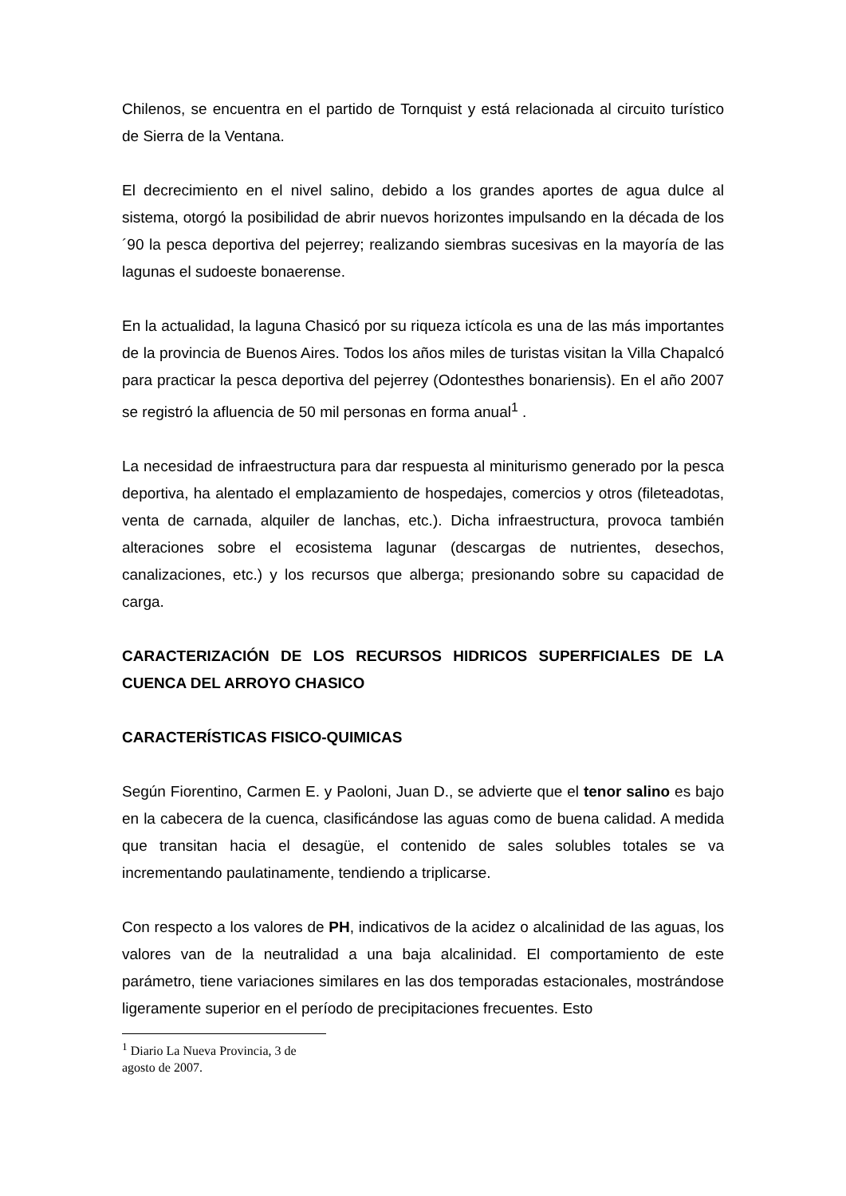Chilenos, se encuentra en el partido de Tornquist y está relacionada al circuito turístico de Sierra de la Ventana.
El decrecimiento en el nivel salino, debido a los grandes aportes de agua dulce al sistema, otorgó la posibilidad de abrir nuevos horizontes impulsando en la década de los ´90 la pesca deportiva del pejerrey; realizando siembras sucesivas en la mayoría de las lagunas el sudoeste bonaerense.
En la actualidad, la laguna Chasicó por su riqueza ictícola es una de las más importantes de la provincia de Buenos Aires. Todos los años miles de turistas visitan la Villa Chapalcó para practicar la pesca deportiva del pejerrey (Odontesthes bonariensis). En el año 2007 se registró la afluencia de 50 mil personas en forma anual<sup>1</sup> .
La necesidad de infraestructura para dar respuesta al miniturismo generado por la pesca deportiva, ha alentado el emplazamiento de hospedajes, comercios y otros (fileteadotas, venta de carnada, alquiler de lanchas, etc.). Dicha infraestructura, provoca también alteraciones sobre el ecosistema lagunar (descargas de nutrientes, desechos, canalizaciones, etc.) y los recursos que alberga; presionando sobre su capacidad de carga.
CARACTERIZACIÓN DE LOS RECURSOS HIDRICOS SUPERFICIALES DE LA CUENCA DEL ARROYO CHASICO
CARACTERÍSTICAS FISICO-QUIMICAS
Según Fiorentino, Carmen E. y Paoloni, Juan D., se advierte que el tenor salino es bajo en la cabecera de la cuenca, clasificándose las aguas como de buena calidad. A medida que transitan hacia el desagüe, el contenido de sales solubles totales se va incrementando paulatinamente, tendiendo a triplicarse.
Con respecto a los valores de PH, indicativos de la acidez o alcalinidad de las aguas, los valores van de la neutralidad a una baja alcalinidad. El comportamiento de este parámetro, tiene variaciones similares en las dos temporadas estacionales, mostrándose ligeramente superior en el período de precipitaciones frecuentes. Esto
<sup>1</sup> Diario La Nueva Provincia, 3 de agosto de 2007.